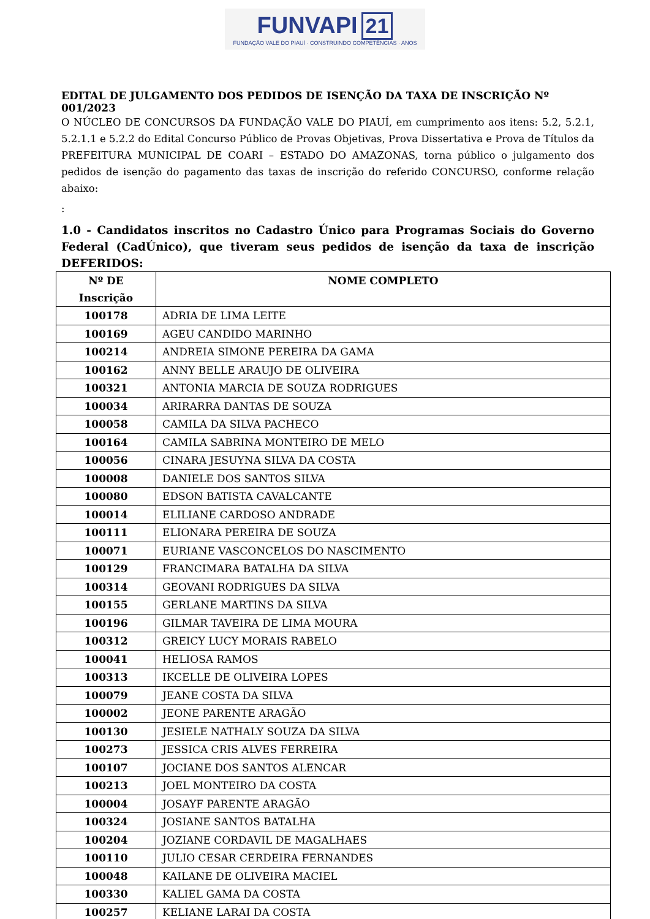FUNVAPI 21
FUNDAÇÃO VALE DO PIAUÍ · CONSTRUINDO COMPETÊNCIAS · ANOS
EDITAL DE JULGAMENTO DOS PEDIDOS DE ISENÇÃO DA TAXA DE INSCRIÇÃO Nº 001/2023
O NÚCLEO DE CONCURSOS DA FUNDAÇÃO VALE DO PIAUÍ, em cumprimento aos itens: 5.2, 5.2.1, 5.2.1.1 e 5.2.2 do Edital Concurso Público de Provas Objetivas, Prova Dissertativa e Prova de Títulos da PREFEITURA MUNICIPAL DE COARI – ESTADO DO AMAZONAS, torna público o julgamento dos pedidos de isenção do pagamento das taxas de inscrição do referido CONCURSO, conforme relação abaixo:
:
1.0 - Candidatos inscritos no Cadastro Único para Programas Sociais do Governo Federal (CadÚnico), que tiveram seus pedidos de isenção da taxa de inscrição DEFERIDOS:
| Nº DE Inscrição | NOME COMPLETO |
| --- | --- |
| 100178 | ADRIA DE LIMA LEITE |
| 100169 | AGEU CANDIDO MARINHO |
| 100214 | ANDREIA SIMONE PEREIRA DA GAMA |
| 100162 | ANNY BELLE ARAUJO DE OLIVEIRA |
| 100321 | ANTONIA MARCIA DE SOUZA RODRIGUES |
| 100034 | ARIRARRA DANTAS DE SOUZA |
| 100058 | CAMILA DA SILVA PACHECO |
| 100164 | CAMILA SABRINA MONTEIRO DE MELO |
| 100056 | CINARA JESUYNA SILVA DA COSTA |
| 100008 | DANIELE DOS SANTOS SILVA |
| 100080 | EDSON BATISTA CAVALCANTE |
| 100014 | ELILIANE CARDOSO ANDRADE |
| 100111 | ELIONARA PEREIRA DE SOUZA |
| 100071 | EURIANE VASCONCELOS DO NASCIMENTO |
| 100129 | FRANCIMARA BATALHA DA SILVA |
| 100314 | GEOVANI RODRIGUES DA SILVA |
| 100155 | GERLANE MARTINS DA SILVA |
| 100196 | GILMAR TAVEIRA DE LIMA MOURA |
| 100312 | GREICY LUCY MORAIS RABELO |
| 100041 | HELIOSA RAMOS |
| 100313 | IKCELLE DE OLIVEIRA LOPES |
| 100079 | JEANE COSTA DA SILVA |
| 100002 | JEONE PARENTE ARAGÃO |
| 100130 | JESIELE NATHALY SOUZA DA SILVA |
| 100273 | JESSICA CRIS ALVES FERREIRA |
| 100107 | JOCIANE DOS SANTOS ALENCAR |
| 100213 | JOEL MONTEIRO DA COSTA |
| 100004 | JOSAYF PARENTE ARAGÃO |
| 100324 | JOSIANE SANTOS BATALHA |
| 100204 | JOZIANE CORDAVIL DE MAGALHAES |
| 100110 | JULIO CESAR CERDEIRA FERNANDES |
| 100048 | KAILANE DE OLIVEIRA MACIEL |
| 100330 | KALIEL GAMA DA COSTA |
| 100257 | KELIANE LARAI DA COSTA |